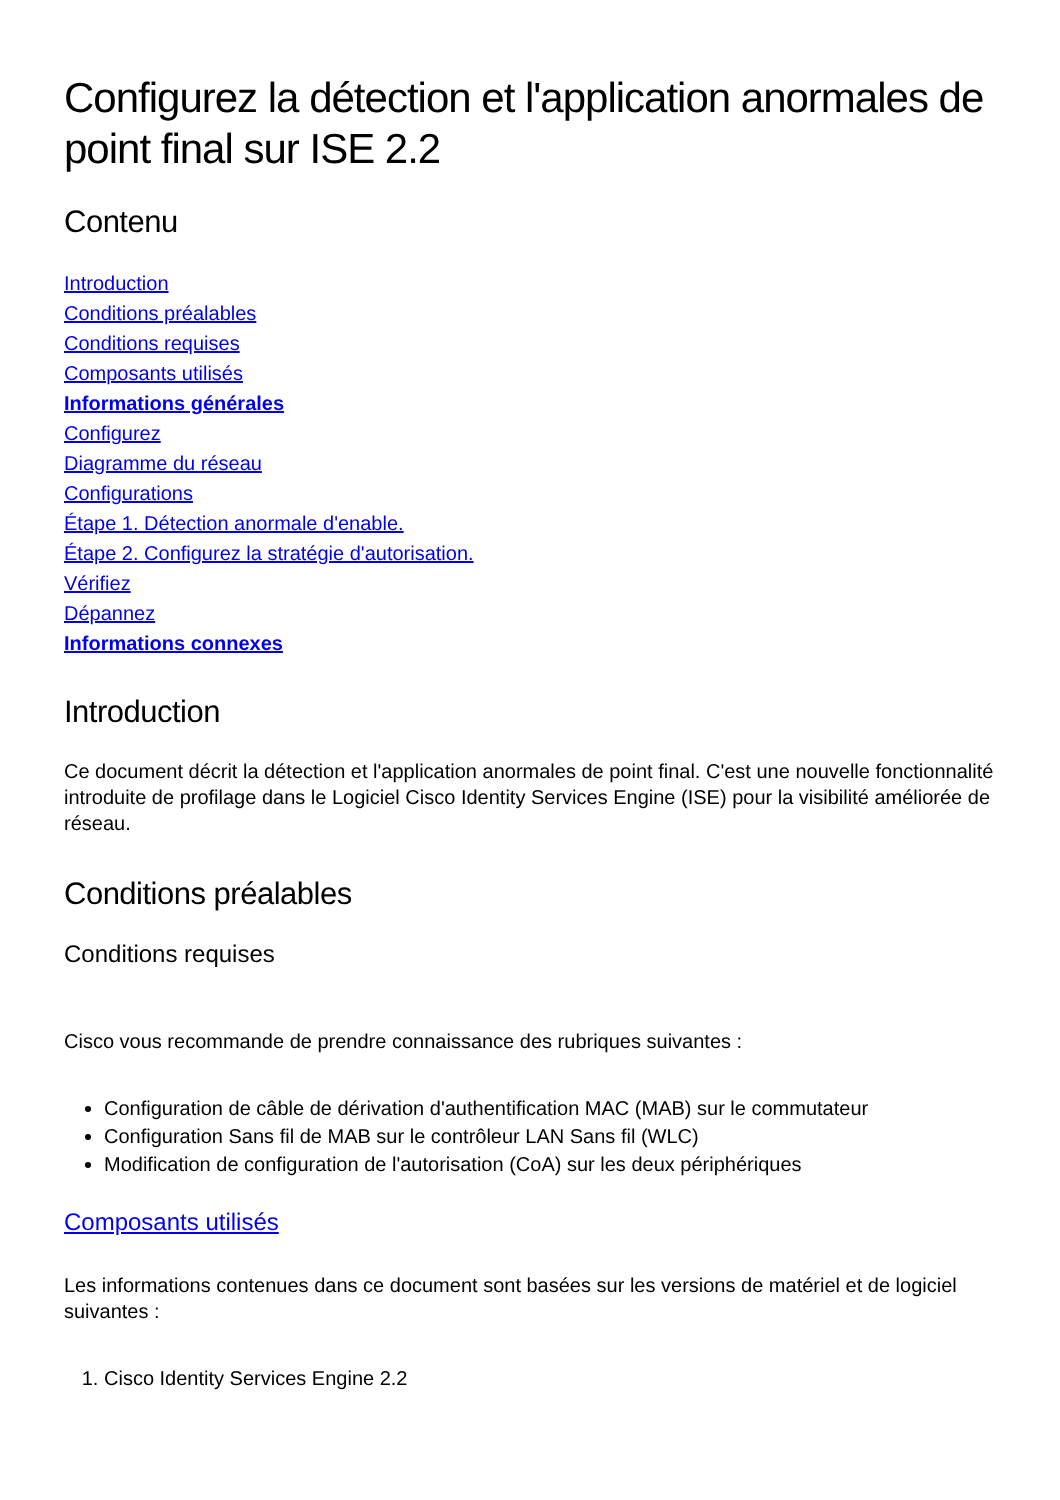Configurez la détection et l'application anormales de point final sur ISE 2.2
Contenu
Introduction
Conditions préalables
Conditions requises
Composants utilisés
Informations générales
Configurez
Diagramme du réseau
Configurations
Étape 1. Détection anormale d'enable.
Étape 2. Configurez la stratégie d'autorisation.
Vérifiez
Dépannez
Informations connexes
Introduction
Ce document décrit la détection et l'application anormales de point final. C'est une nouvelle fonctionnalité introduite de profilage dans le Logiciel Cisco Identity Services Engine (ISE) pour la visibilité améliorée de réseau.
Conditions préalables
Conditions requises
Cisco vous recommande de prendre connaissance des rubriques suivantes :
Configuration de câble de dérivation d'authentification MAC (MAB) sur le commutateur
Configuration Sans fil de MAB sur le contrôleur LAN Sans fil (WLC)
Modification de configuration de l'autorisation (CoA) sur les deux périphériques
Composants utilisés
Les informations contenues dans ce document sont basées sur les versions de matériel et de logiciel suivantes :
1. Cisco Identity Services Engine 2.2